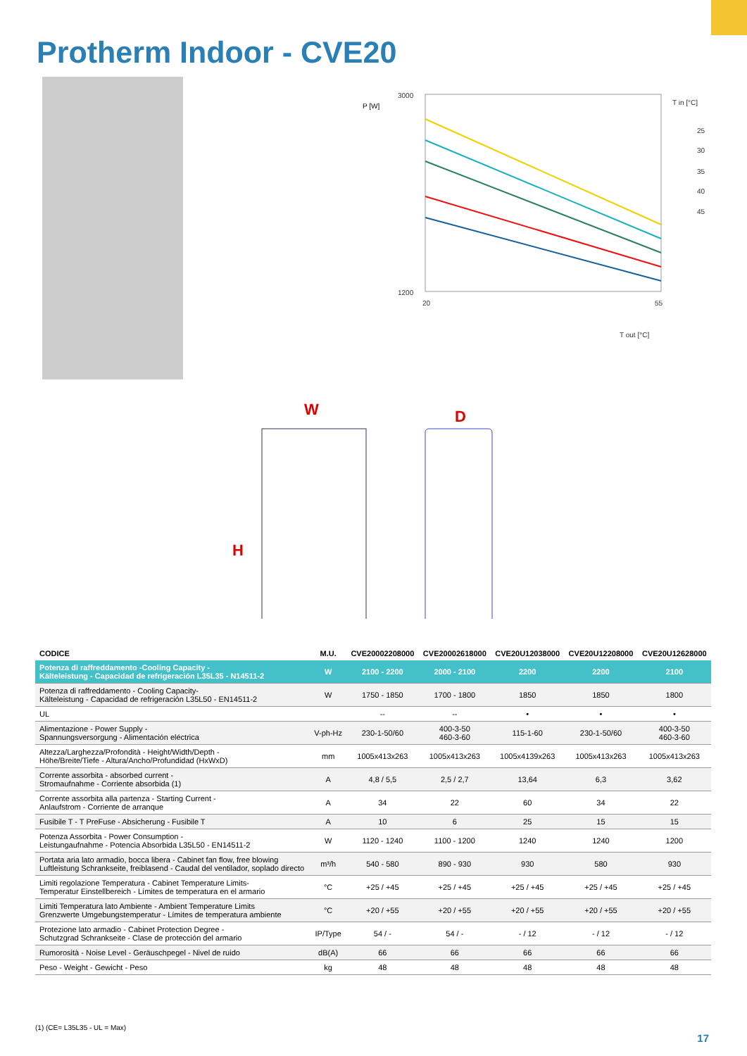Protherm Indoor - CVE20
P [W]
3000
1200
20
55
T out [°C]
T in [°C]
25
30
35
40
45
W
D
H
| CODICE | M.U. | CVE20002208000 | CVE20002618000 | CVE20U12038000 | CVE20U12208000 | CVE20U12628000 |
| --- | --- | --- | --- | --- | --- | --- |
| Potenza di raffreddamento -Cooling Capacity - Kälteleistung - Capacidad de refrigeración L35L35 - N14511-2 | W | 2100 - 2200 | 2000 - 2100 | 2200 | 2200 | 2100 |
| Potenza di raffreddamento - Cooling Capacity- Kälteleistung - Capacidad de refrigeración L35L50 - EN14511-2 | W | 1750 - 1850 | 1700 - 1800 | 1850 | 1850 | 1800 |
| UL | | -- | -- | • | • | • |
| Alimentazione - Power Supply - Spannungsversorgung - Alimentación eléctrica | V-ph-Hz | 230-1-50/60 | 400-3-50 460-3-60 | 115-1-60 | 230-1-50/60 | 400-3-50 460-3-60 |
| Altezza/Larghezza/Profondità - Height/Width/Depth - Höhe/Breite/Tiefe - Altura/Ancho/Profundidad (HxWxD) | mm | 1005x413x263 | 1005x413x263 | 1005x4139x263 | 1005x413x263 | 1005x413x263 |
| Corrente assorbita - absorbed current - Stromaufnahme - Corriente absorbida (1) | A | 4,8 / 5,5 | 2,5 / 2,7 | 13,64 | 6,3 | 3,62 |
| Corrente assorbita alla partenza - Starting Current - Anlaufstrom - Corriente de arranque | A | 34 | 22 | 60 | 34 | 22 |
| Fusibile T - T PreFuse - Absicherung - Fusibile T | A | 10 | 6 | 25 | 15 | 15 |
| Potenza Assorbita - Power Consumption - Leistungaufnahme - Potencia Absorbida L35L50 - EN14511-2 | W | 1120 - 1240 | 1100 - 1200 | 1240 | 1240 | 1200 |
| Portata aria lato armadio, bocca libera - Cabinet fan flow, free blowing Luftleistung Schrankseite, freiblasend - Caudal del ventilador, soplado directo | m³/h | 540 - 580 | 890 - 930 | 930 | 580 | 930 |
| Limiti regolazione Temperatura - Cabinet Temperature Limits- Temperatur Einstellbereich - Límites de temperatura en el armario | °C | +25 / +45 | +25 / +45 | +25 / +45 | +25 / +45 | +25 / +45 |
| Limiti Temperatura lato Ambiente - Ambient Temperature Limits Grenzwerte Umgebungstemperatur - Límites de temperatura ambiente | °C | +20 / +55 | +20 / +55 | +20 / +55 | +20 / +55 | +20 / +55 |
| Protezione lato armadio - Cabinet Protection Degree - Schutzgrad Schrankseite - Clase de protección del armario | IP/Type | 54 / - | 54 / - | - / 12 | - / 12 | - / 12 |
| Rumorosità - Noise Level - Geräuschpegel - Nivel de ruido | dB(A) | 66 | 66 | 66 | 66 | 66 |
| Peso - Weight - Gewicht - Peso | kg | 48 | 48 | 48 | 48 | 48 |
(1) (CE= L35L35 - UL = Max)
17